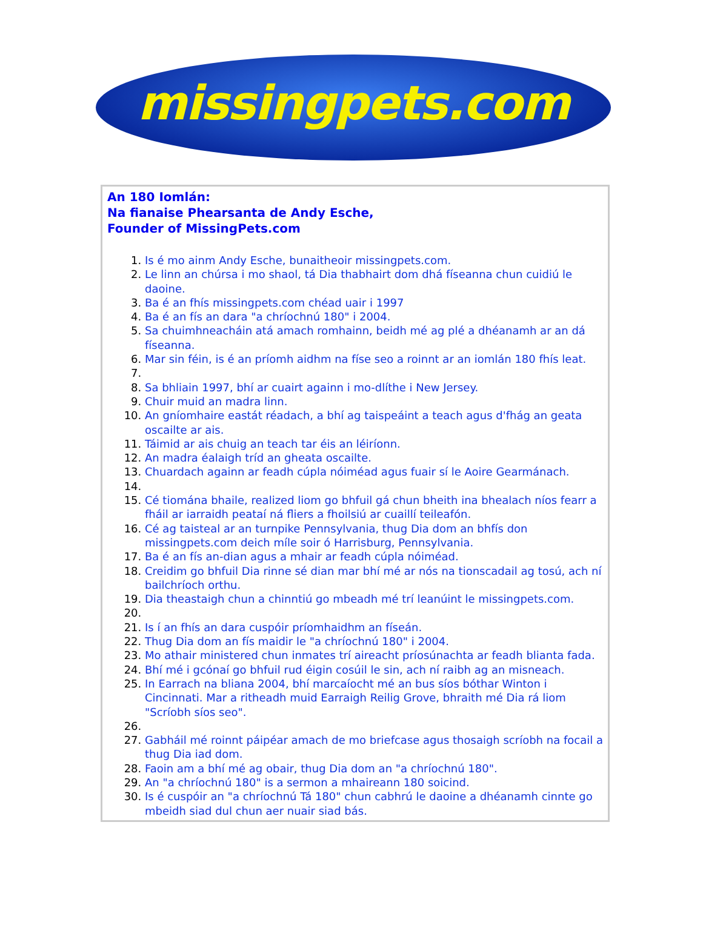missingpets.com
An 180 Iomlán:
Na fianaise Phearsanta de Andy Esche,
Founder of MissingPets.com
1. Is é mo ainm Andy Esche, bunaitheoir missingpets.com.
2. Le linn an chúrsa i mo shaol, tá Dia thabhairt dom dhá físeanna chun cuidiú le daoine.
3. Ba é an fhís missingpets.com chéad uair i 1997
4. Ba é an fís an dara "a chríochnú 180" i 2004.
5. Sa chuimhneacháin atá amach romhainn, beidh mé ag plé a dhéanamh ar an dá físeanna.
6. Mar sin féin, is é an príomh aidhm na físe seo a roinnt ar an iomlán 180 fhís leat.
8. Sa bhliain 1997, bhí ar cuairt againn i mo-dlíthe i New Jersey.
9. Chuir muid an madra linn.
10. An gníomhaire eastát réadach, a bhí ag taispeáint a teach agus d'fhág an geata oscailte ar ais.
11. Táimid ar ais chuig an teach tar éis an léiríonn.
12. An madra éalaigh tríd an gheata oscailte.
13. Chuardach againn ar feadh cúpla nóiméad agus fuair sí le Aoire Gearmánach.
15. Cé tiomána bhaile, realized liom go bhfuil gá chun bheith ina bhealach níos fearr a fháil ar iarraidh peataí ná fliers a fhoilsiú ar cuaillí teileafón.
16. Cé ag taisteal ar an turnpike Pennsylvania, thug Dia dom an bhfís don missingpets.com deich míle soir ó Harrisburg, Pennsylvania.
17. Ba é an fís an-dian agus a mhair ar feadh cúpla nóiméad.
18. Creidim go bhfuil Dia rinne sé dian mar bhí mé ar nós na tionscadail ag tosú, ach ní bailchríoch orthu.
19. Dia theastaigh chun a chinntiú go mbeadh mé trí leanúint le missingpets.com.
21. Is í an fhís an dara cuspóir príomhaidhm an físeán.
22. Thug Dia dom an fís maidir le "a chríochnú 180" i 2004.
23. Mo athair ministered chun inmates trí aireacht príosúnachta ar feadh blianta fada.
24. Bhí mé i gcónaí go bhfuil rud éigin cosúil le sin, ach ní raibh ag an misneach.
25. In Earrach na bliana 2004, bhí marcaíocht mé an bus síos bóthar Winton i Cincinnati. Mar a ritheadh muid Earraigh Reilig Grove, bhraith mé Dia rá liom "Scríobh síos seo".
27. Gabháil mé roinnt páipéar amach de mo briefcase agus thosaigh scríobh na focail a thug Dia iad dom.
28. Faoin am a bhí mé ag obair, thug Dia dom an "a chríochnú 180".
29. An "a chríochnú 180" is a sermon a mhaireann 180 soicind.
30. Is é cuspóir an "a chríochnú Tá 180" chun cabhrú le daoine a dhéanamh cinnte go mbeidh siad dul chun aer nuair siad bás.